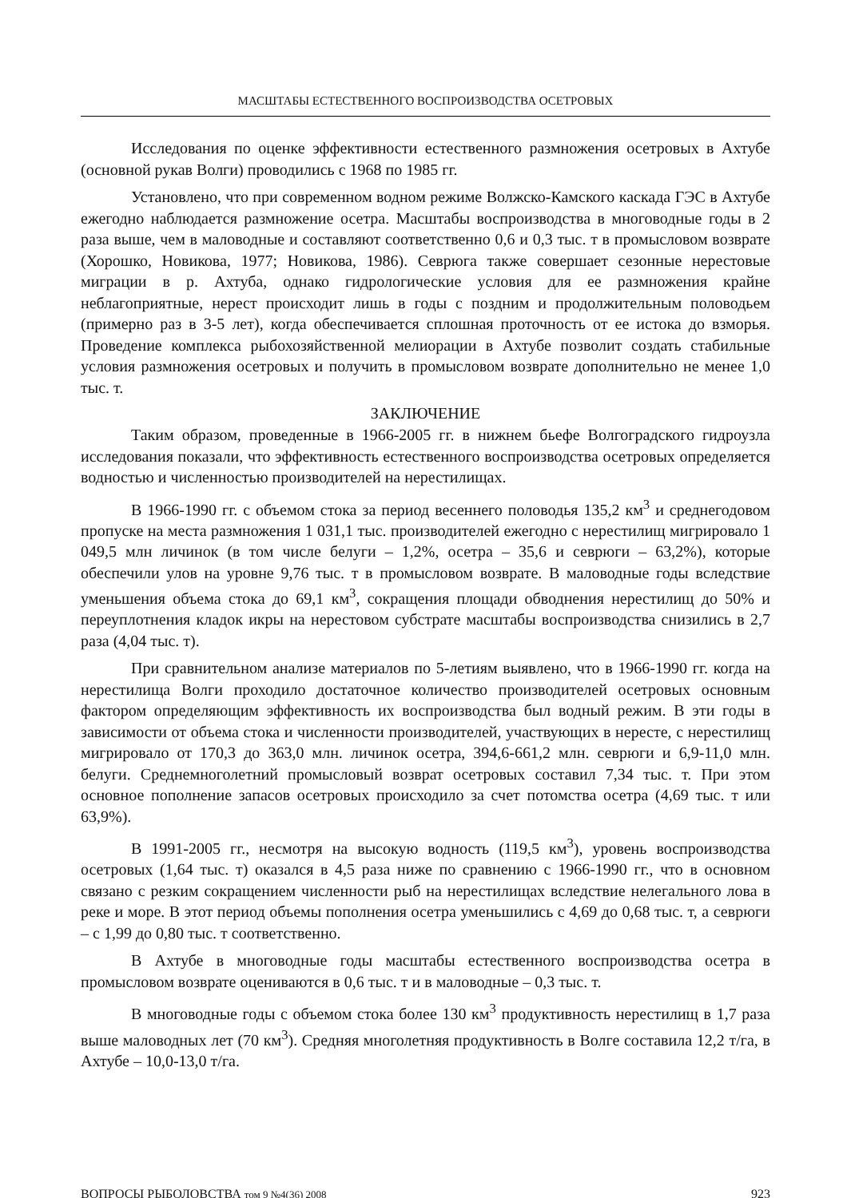МАСШТАБЫ ЕСТЕСТВЕННОГО ВОСПРОИЗВОДСТВА ОСЕТРОВЫХ
Исследования по оценке эффективности естественного размножения осетровых в Ахтубе (основной рукав Волги) проводились с 1968 по 1985 гг.
Установлено, что при современном водном режиме Волжско-Камского каскада ГЭС в Ахтубе ежегодно наблюдается размножение осетра. Масштабы воспроизводства в многоводные годы в 2 раза выше, чем в маловодные и составляют соответственно 0,6 и 0,3 тыс. т в промысловом возврате (Хорошко, Новикова, 1977; Новикова, 1986). Севрюга также совершает сезонные нерестовые миграции в р. Ахтуба, однако гидрологические условия для ее размножения крайне неблагоприятные, нерест происходит лишь в годы с поздним и продолжительным половодьем (примерно раз в 3-5 лет), когда обеспечивается сплошная проточность от ее истока до взморья. Проведение комплекса рыбохозяйственной мелиорации в Ахтубе позволит создать стабильные условия размножения осетровых и получить в промысловом возврате дополнительно не менее 1,0 тыс. т.
ЗАКЛЮЧЕНИЕ
Таким образом, проведенные в 1966-2005 гг. в нижнем бьефе Волгоградского гидроузла исследования показали, что эффективность естественного воспроизводства осетровых определяется водностью и численностью производителей на нерестилищах.
В 1966-1990 гг. с объемом стока за период весеннего половодья 135,2 км<sup>3</sup> и среднегодовом пропуске на места размножения 1 031,1 тыс. производителей ежегодно с нерестилищ мигрировало 1 049,5 млн личинок (в том числе белуги – 1,2%, осетра – 35,6 и севрюги – 63,2%), которые обеспечили улов на уровне 9,76 тыс. т в промысловом возврате. В маловодные годы вследствие уменьшения объема стока до 69,1 км<sup>3</sup>, сокращения площади обводнения нерестилищ до 50% и переуплотнения кладок икры на нерестовом субстрате масштабы воспроизводства снизились в 2,7 раза (4,04 тыс. т).
При сравнительном анализе материалов по 5-летиям выявлено, что в 1966-1990 гг. когда на нерестилища Волги проходило достаточное количество производителей осетровых основным фактором определяющим эффективность их воспроизводства был водный режим. В эти годы в зависимости от объема стока и численности производителей, участвующих в нересте, с нерестилищ мигрировало от 170,3 до 363,0 млн. личинок осетра, 394,6-661,2 млн. севрюги и 6,9-11,0 млн. белуги. Среднемноголетний промысловый возврат осетровых составил 7,34 тыс. т. При этом основное пополнение запасов осетровых происходило за счет потомства осетра (4,69 тыс. т или 63,9%).
В 1991-2005 гг., несмотря на высокую водность (119,5 км<sup>3</sup>), уровень воспроизводства осетровых (1,64 тыс. т) оказался в 4,5 раза ниже по сравнению с 1966-1990 гг., что в основном связано с резким сокращением численности рыб на нерестилищах вследствие нелегального лова в реке и море. В этот период объемы пополнения осетра уменьшились с 4,69 до 0,68 тыс. т, а севрюги – с 1,99 до 0,80 тыс. т соответственно.
В Ахтубе в многоводные годы масштабы естественного воспроизводства осетра в промысловом возврате оцениваются в 0,6 тыс. т и в маловодные – 0,3 тыс. т.
В многоводные годы с объемом стока более 130 км<sup>3</sup> продуктивность нерестилищ в 1,7 раза выше маловодных лет (70 км<sup>3</sup>). Средняя многолетняя продуктивность в Волге составила 12,2 т/га, в Ахтубе – 10,0-13,0 т/га.
ВОПРОСЫ РЫБОЛОВСТВА том 9 №4(36) 2008 923